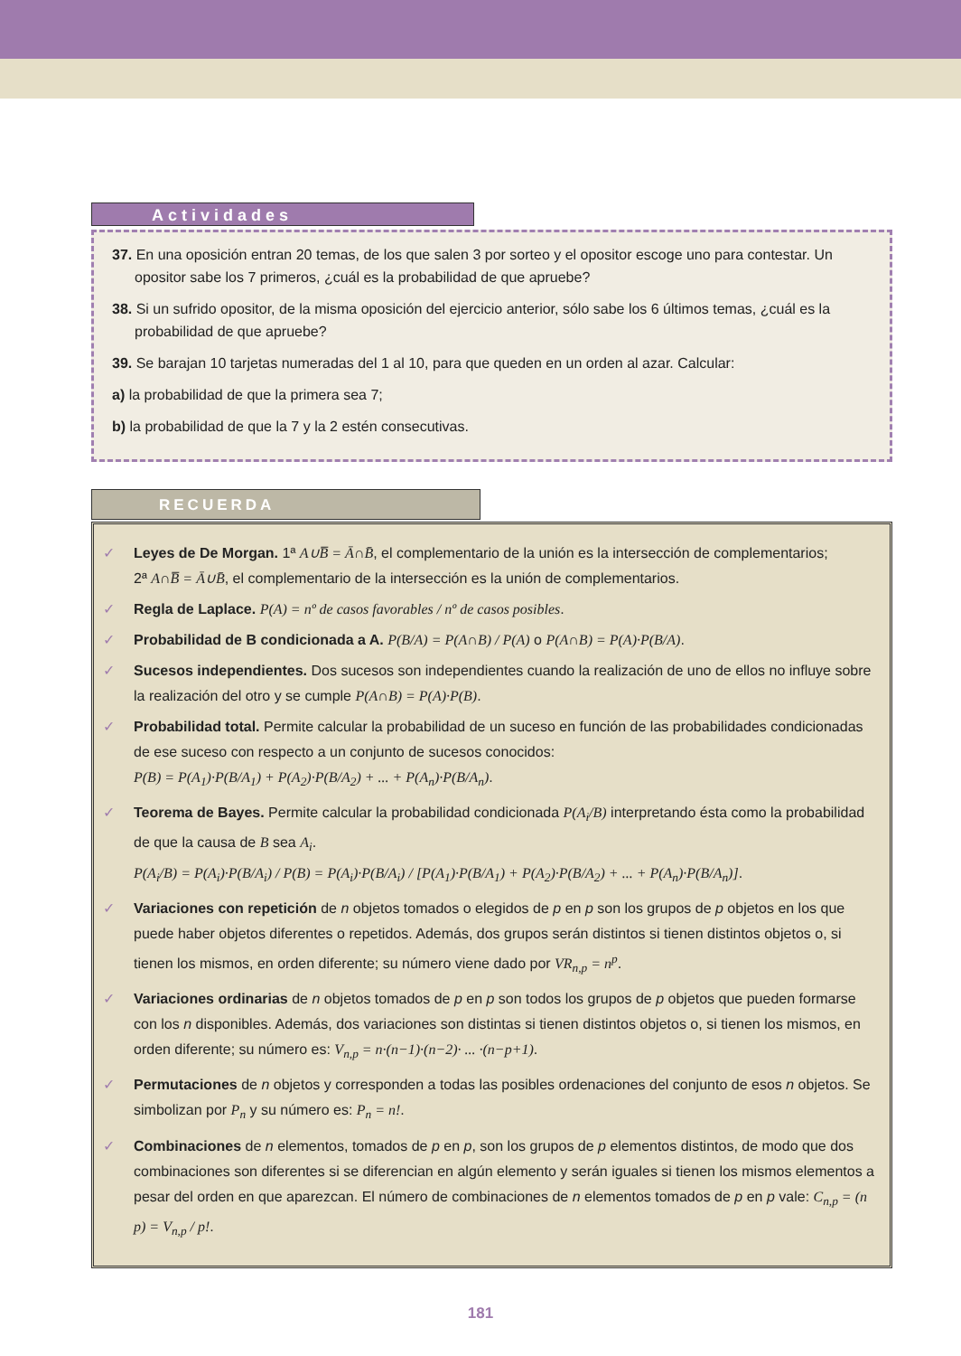Actividades
37. En una oposición entran 20 temas, de los que salen 3 por sorteo y el opositor escoge uno para contestar. Un opositor sabe los 7 primeros, ¿cuál es la probabilidad de que apruebe?
38. Si un sufrido opositor, de la misma oposición del ejercicio anterior, sólo sabe los 6 últimos temas, ¿cuál es la probabilidad de que apruebe?
39. Se barajan 10 tarjetas numeradas del 1 al 10, para que queden en un orden al azar. Calcular:
a) la probabilidad de que la primera sea 7;
b) la probabilidad de que la 7 y la 2 estén consecutivas.
RECUERDA
✓ Leyes de De Morgan. 1ª A∪B̅ = Ā∩B̄, el complementario de la unión es la intersección de complementarios;
2ª A∩B̅ = Ā∪B̄, el complementario de la intersección es la unión de complementarios.
✓ Regla de Laplace. P(A) = nº de casos favorables / nº de casos posibles.
✓ Probabilidad de B condicionada a A. P(B/A) = P(A∩B) / P(A) o P(A∩B) = P(A)·P(B/A).
✓ Sucesos independientes. Dos sucesos son independientes cuando la realización de uno de ellos no influye sobre la realización del otro y se cumple P(A∩B) = P(A)·P(B).
✓ Probabilidad total. Permite calcular la probabilidad de un suceso en función de las probabilidades condicionadas de ese suceso con respecto a un conjunto de sucesos conocidos:
P(B) = P(A<sub>1</sub>)·P(B/A<sub>1</sub>) + P(A<sub>2</sub>)·P(B/A<sub>2</sub>) + ... + P(A<sub>n</sub>)·P(B/A<sub>n</sub>).
✓ Teorema de Bayes. Permite calcular la probabilidad condicionada P(A<sub>i</sub>/B) interpretando ésta como la probabilidad de que la causa de B sea A<sub>i</sub>.
P(A<sub>i</sub>/B) = P(A<sub>i</sub>)·P(B/A<sub>i</sub>) / P(B) = P(A<sub>i</sub>)·P(B/A<sub>i</sub>) / [P(A<sub>1</sub>)·P(B/A<sub>1</sub>) + P(A<sub>2</sub>)·P(B/A<sub>2</sub>) + ... + P(A<sub>n</sub>)·P(B/A<sub>n</sub>)].
✓ Variaciones con repetición de n objetos tomados o elegidos de p en p son los grupos de p objetos en los que puede haber objetos diferentes o repetidos. Además, dos grupos serán distintos si tienen distintos objetos o, si tienen los mismos, en orden diferente; su número viene dado por VR<sub>n,p</sub> = n<sup>p</sup>.
✓ Variaciones ordinarias de n objetos tomados de p en p son todos los grupos de p objetos que pueden formarse con los n disponibles. Además, dos variaciones son distintas si tienen distintos objetos o, si tienen los mismos, en orden diferente; su número es: V<sub>n,p</sub> = n·(n−1)·(n−2)· ... ·(n−p+1).
✓ Permutaciones de n objetos y corresponden a todas las posibles ordenaciones del conjunto de esos n objetos. Se simbolizan por P<sub>n</sub> y su número es: P<sub>n</sub> = n!.
✓ Combinaciones de n elementos, tomados de p en p, son los grupos de p elementos distintos, de modo que dos combinaciones son diferentes si se diferencian en algún elemento y serán iguales si tienen los mismos elementos a pesar del orden en que aparezcan. El número de combinaciones de n elementos tomados de p en p vale: C<sub>n,p</sub> = (n p) = V<sub>n,p</sub> / p!.
181